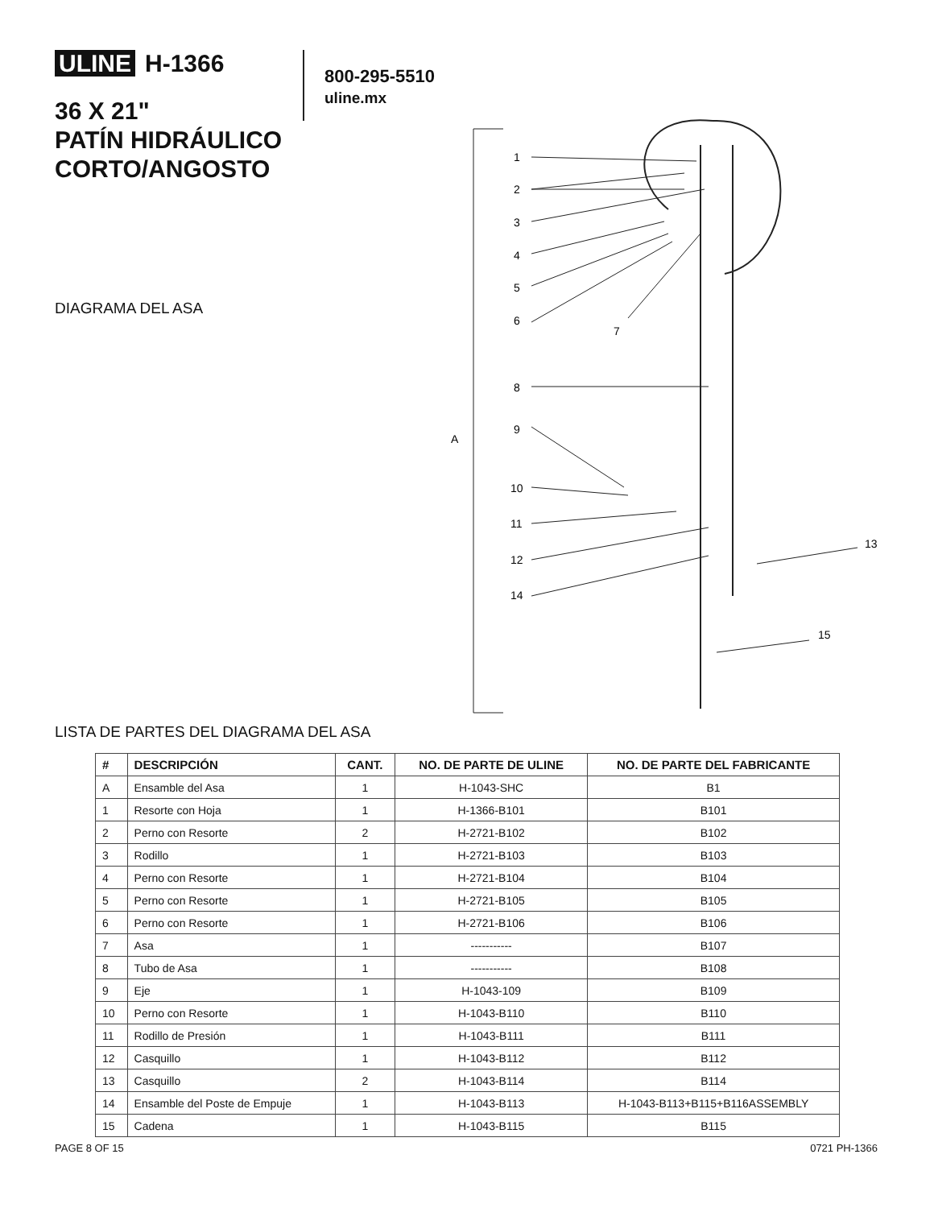ULINE H-1366
800-295-5510
uline.mx
36 X 21"
PATÍN HIDRÁULICO
CORTO/ANGOSTO
DIAGRAMA DEL ASA
A
1
2
3
4
5
6
7
8
9
10
11
12
13
14
15
LISTA DE PARTES DEL DIAGRAMA DEL ASA
| # | DESCRIPCIÓN | CANT. | NO. DE PARTE DE ULINE | NO. DE PARTE DEL FABRICANTE |
| --- | --- | --- | --- | --- |
| A | Ensamble del Asa | 1 | H-1043-SHC | B1 |
| 1 | Resorte con Hoja | 1 | H-1366-B101 | B101 |
| 2 | Perno con Resorte | 2 | H-2721-B102 | B102 |
| 3 | Rodillo | 1 | H-2721-B103 | B103 |
| 4 | Perno con Resorte | 1 | H-2721-B104 | B104 |
| 5 | Perno con Resorte | 1 | H-2721-B105 | B105 |
| 6 | Perno con Resorte | 1 | H-2721-B106 | B106 |
| 7 | Asa | 1 | ----------- | B107 |
| 8 | Tubo de Asa | 1 | ----------- | B108 |
| 9 | Eje | 1 | H-1043-109 | B109 |
| 10 | Perno con Resorte | 1 | H-1043-B110 | B110 |
| 11 | Rodillo de Presión | 1 | H-1043-B111 | B111 |
| 12 | Casquillo | 1 | H-1043-B112 | B112 |
| 13 | Casquillo | 2 | H-1043-B114 | B114 |
| 14 | Ensamble del Poste de Empuje | 1 | H-1043-B113 | H-1043-B113+B115+B116ASSEMBLY |
| 15 | Cadena | 1 | H-1043-B115 | B115 |
PAGE 8 OF 15 0721 PH-1366